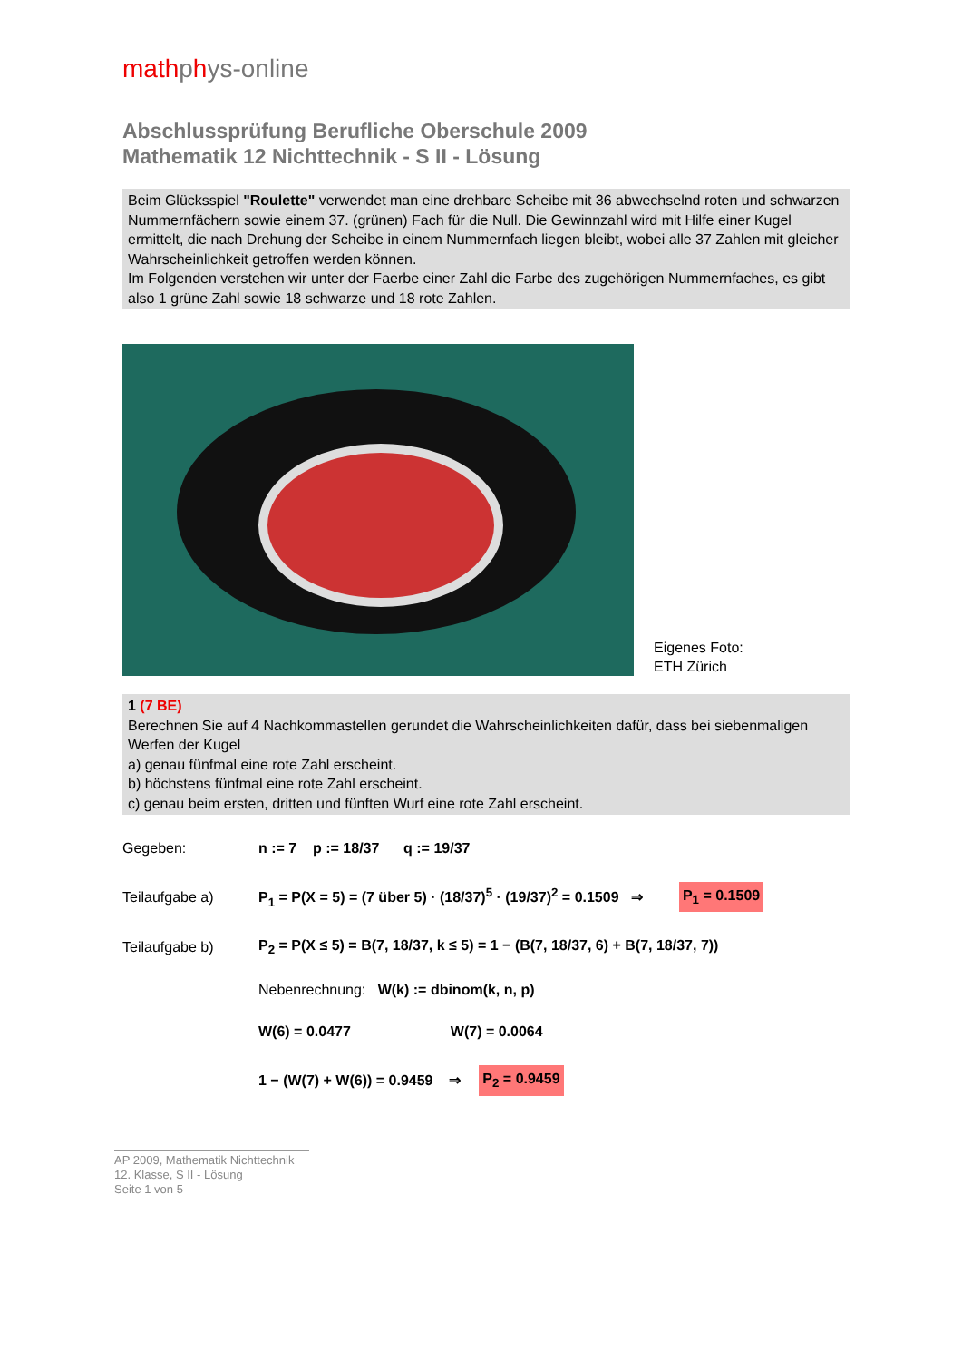mathphys-online
Abschlussprüfung Berufliche Oberschule 2009
Mathematik 12 Nichttechnik - S II - Lösung
Beim Glücksspiel "Roulette" verwendet man eine drehbare Scheibe mit 36 abwechselnd roten und schwarzen Nummernfächern sowie einem 37. (grünen) Fach für die Null. Die Gewinnzahl wird mit Hilfe einer Kugel ermittelt, die nach Drehung der Scheibe in einem Nummernfach liegen bleibt, wobei alle 37 Zahlen mit gleicher Wahrscheinlichkeit getroffen werden können.
Im Folgenden verstehen wir unter der Faerbe einer Zahl die Farbe des zugehörigen Nummernfaches, es gibt also 1 grüne Zahl sowie 18 schwarze und 18 rote Zahlen.
Eigenes Foto:
ETH Zürich
1 (7 BE)
Berechnen Sie auf 4 Nachkommastellen gerundet die Wahrscheinlichkeiten dafür, dass bei siebenmaligen Werfen der Kugel
a) genau fünfmal eine rote Zahl erscheint.
b) höchstens fünfmal eine rote Zahl erscheint.
c) genau beim ersten, dritten und fünften Wurf eine rote Zahl erscheint.
Gegeben:
n := 7 p := 18/37 q := 19/37
Teilaufgabe a)
P<sub>1</sub> = P(X = 5) = (7 über 5) · (18/37)<sup>5</sup> · (19/37)<sup>2</sup> = 0.1509 ⇒
P<sub>1</sub> = 0.1509
Teilaufgabe b)
P<sub>2</sub> = P(X ≤ 5) = B(7, 18/37, k ≤ 5) = 1 − (B(7, 18/37, 6) + B(7, 18/37, 7))
Nebenrechnung: W(k) := dbinom(k, n, p)
W(6) = 0.0477 W(7) = 0.0064
1 − (W(7) + W(6)) = 0.9459 ⇒ P<sub>2</sub> = 0.9459
AP 2009, Mathematik Nichttechnik
12. Klasse, S II - Lösung
Seite 1 von 5